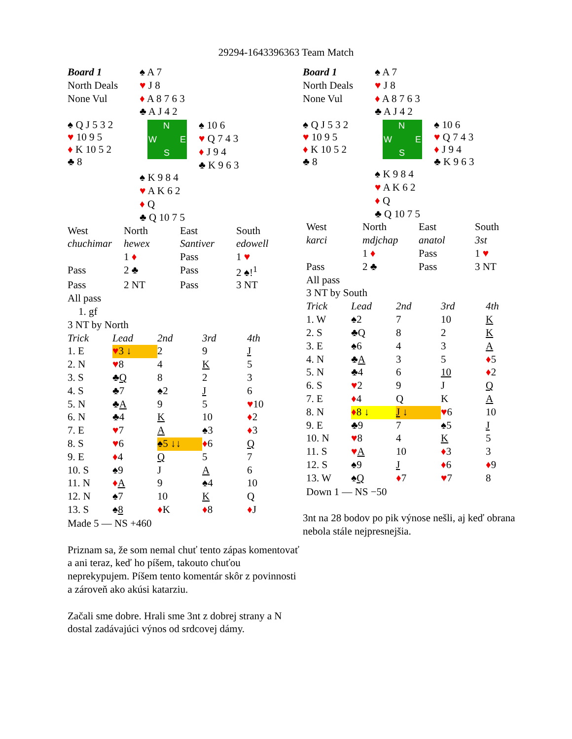29294-1643396363 Team Match
| Board 1 | ♠ A 7 | |
| North Deals | ♥ J 8 | |
| None Vul | ♦ A 8 7 6 3 | |
| | ♣ A J 4 2 | |
| ♠ Q J 5 3 2 ♥ 10 9 5 ♦ K 10 5 2 ♣ 8 | N W E S | ♠ 10 6 ♥ Q 7 4 3 ♦ J 9 4 ♣ K 9 6 3 |
| | ♠ K 9 8 4 | |
| | ♥ A K 6 2 | |
| | ♦ Q | |
| | ♣ Q 10 7 5 | |
| West | North | East | South |
| chuchimar | hewex | Santiver | edowell |
| | 1 ♦ | Pass | 1 ♥ |
| Pass | 2 ♣ | Pass | 2 ♠!<sup>1</sup> |
| Pass | 2 NT | Pass | 3 NT |
| All pass | | | |
1. gf
3 NT by North
| Trick | Lead | 2nd | 3rd | 4th |
| 1. E | ♥ 3 ↓ | 2 | 9 | J |
| 2. N | ♥ 8 | 4 | K | 5 |
| 3. S | ♣ Q | 8 | 2 | 3 |
| 4. S | ♣7 | ♠2 | J | 6 |
| 5. N | ♣ A | 9 | 5 | ♥ 10 |
| 6. N | ♣4 | K | 10 | ♦ 2 |
| 7. E | ♥ 7 | A | ♠3 | ♦ 3 |
| 8. S | ♥ 6 | ♠5 ↓↓ | ♦ 6 | Q |
| 9. E | ♦ 4 | Q | 5 | 7 |
| 10. S | ♠9 | J | A | 6 |
| 11. N | ♦ A | 9 | ♠4 | 10 |
| 12. N | ♠7 | 10 | K | Q |
| 13. S | ♠ 8 | ♦ K | ♦ 8 | ♦ J |
Made 5 — NS +460
Priznam sa, že som nemal chuť tento zápas komentovať a ani teraz, keď ho píšem, takouto chuťou neprekypujem. Píšem tento komentár skôr z povinnosti a zároveň ako akúsi katarziu.
Začali sme dobre. Hrali sme 3nt z dobrej strany a N dostal zadávajúci výnos od srdcovej dámy.
| Board 1 | ♠ A 7 | |
| North Deals | ♥ J 8 | |
| None Vul | ♦ A 8 7 6 3 | |
| | ♣ A J 4 2 | |
| ♠ Q J 5 3 2 ♥ 10 9 5 ♦ K 10 5 2 ♣ 8 | N W E S | ♠ 10 6 ♥ Q 7 4 3 ♦ J 9 4 ♣ K 9 6 3 |
| | ♠ K 9 8 4 | |
| | ♥ A K 6 2 | |
| | ♦ Q | |
| | ♣ Q 10 7 5 | |
| West | North | East | South |
| karci | mdjchap | anatol | 3st |
| | 1 ♦ | Pass | 1 ♥ |
| Pass | 2 ♣ | Pass | 3 NT |
| All pass | | | |
3 NT by South
| Trick | Lead | 2nd | 3rd | 4th |
| 1. W | ♠2 | 7 | 10 | K |
| 2. S | ♣Q | 8 | 2 | K |
| 3. E | ♠6 | 4 | 3 | A |
| 4. N | ♣ A | 3 | 5 | ♦ 5 |
| 5. N | ♣4 | 6 | 10 | ♦ 2 |
| 6. S | ♥ 2 | 9 | J | Q |
| 7. E | ♦ 4 | Q | K | A |
| 8. N | ♦ 8 ↓ | J ↓ | ♥ 6 | 10 |
| 9. E | ♣9 | 7 | ♠5 | J |
| 10. N | ♥ 8 | 4 | K | 5 |
| 11. S | ♥ A | 10 | ♦ 3 | 3 |
| 12. S | ♠9 | J | ♦ 6 | ♦ 9 |
| 13. W | ♠ Q | ♦ 7 | ♥ 7 | 8 |
Down 1 — NS −50
3nt na 28 bodov po pik výnose nešli, aj keď obrana nebola stále nejpresnejšia.